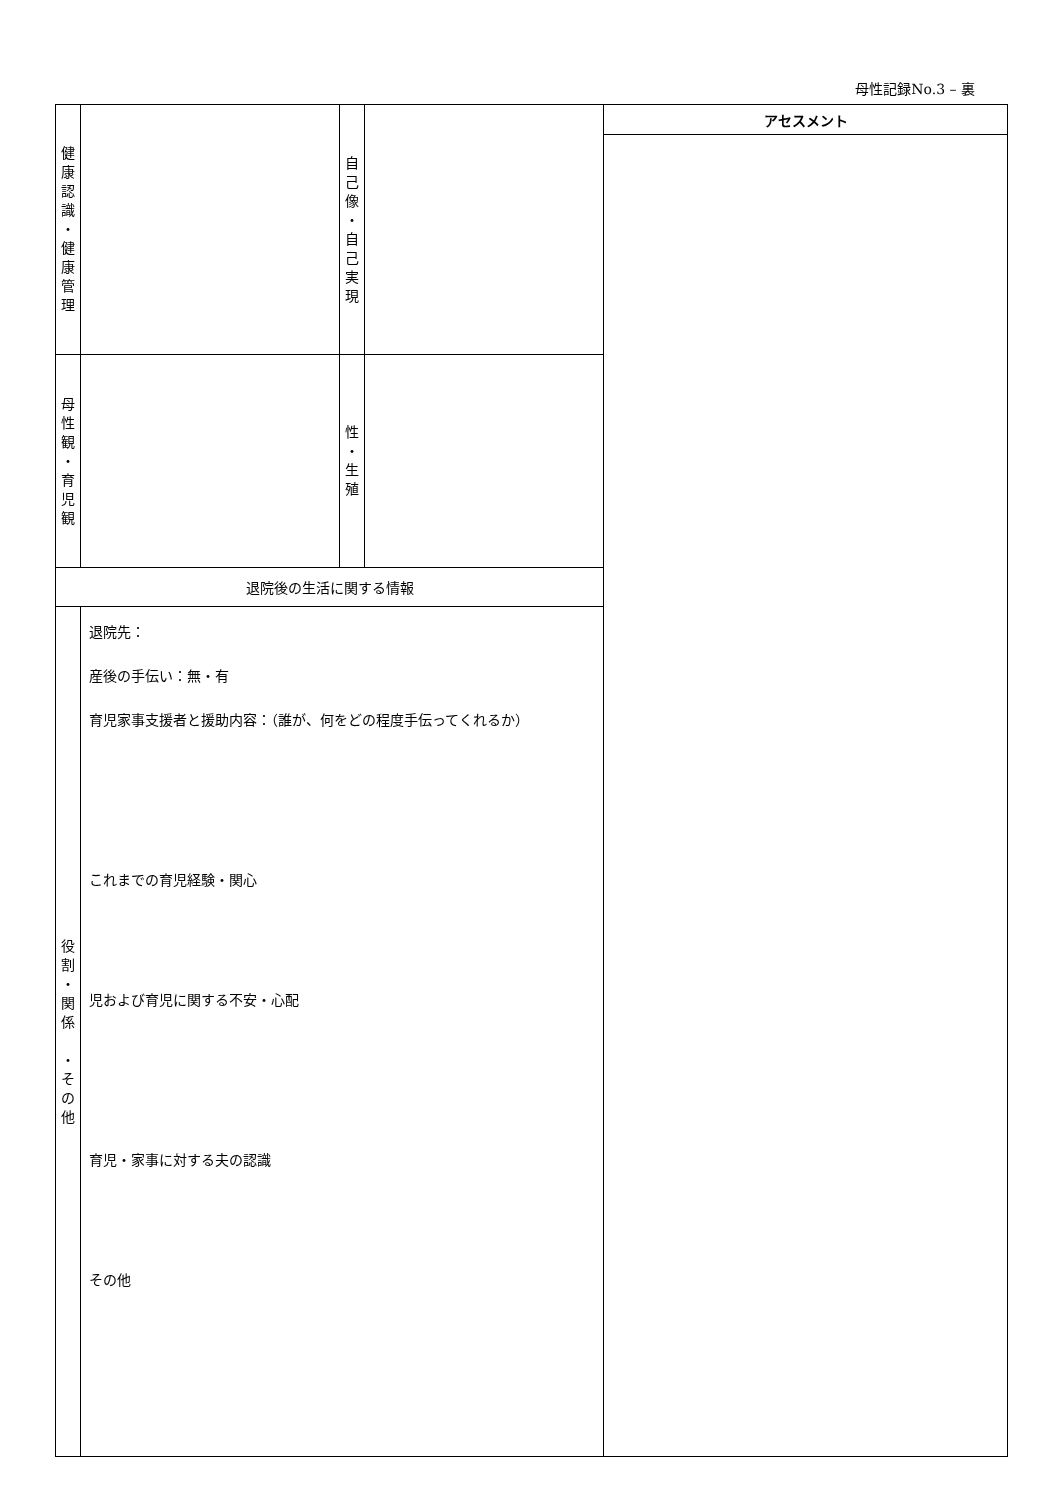母性記録No.3 – 裏
| 健 康 認 識 ・ 健 康 管 理 | | 自 己 像 ・ 自 己 実 現 | | アセスメント |
| 母 性 観 ・ 育 児 観 | | 性 ・ 生 殖 | | |
| 退院後の生活に関する情報 | | | | |
| 役 割 ・ 関 係 ・ そ の 他 | 退院先： 産後の手伝い：無・有 育児家事支援者と援助内容：（誰が、何をどの程度手伝ってくれるか） これまでの育児経験・関心 児および育児に関する不安・心配 育児・家事に対する夫の認識 その他 | | | |